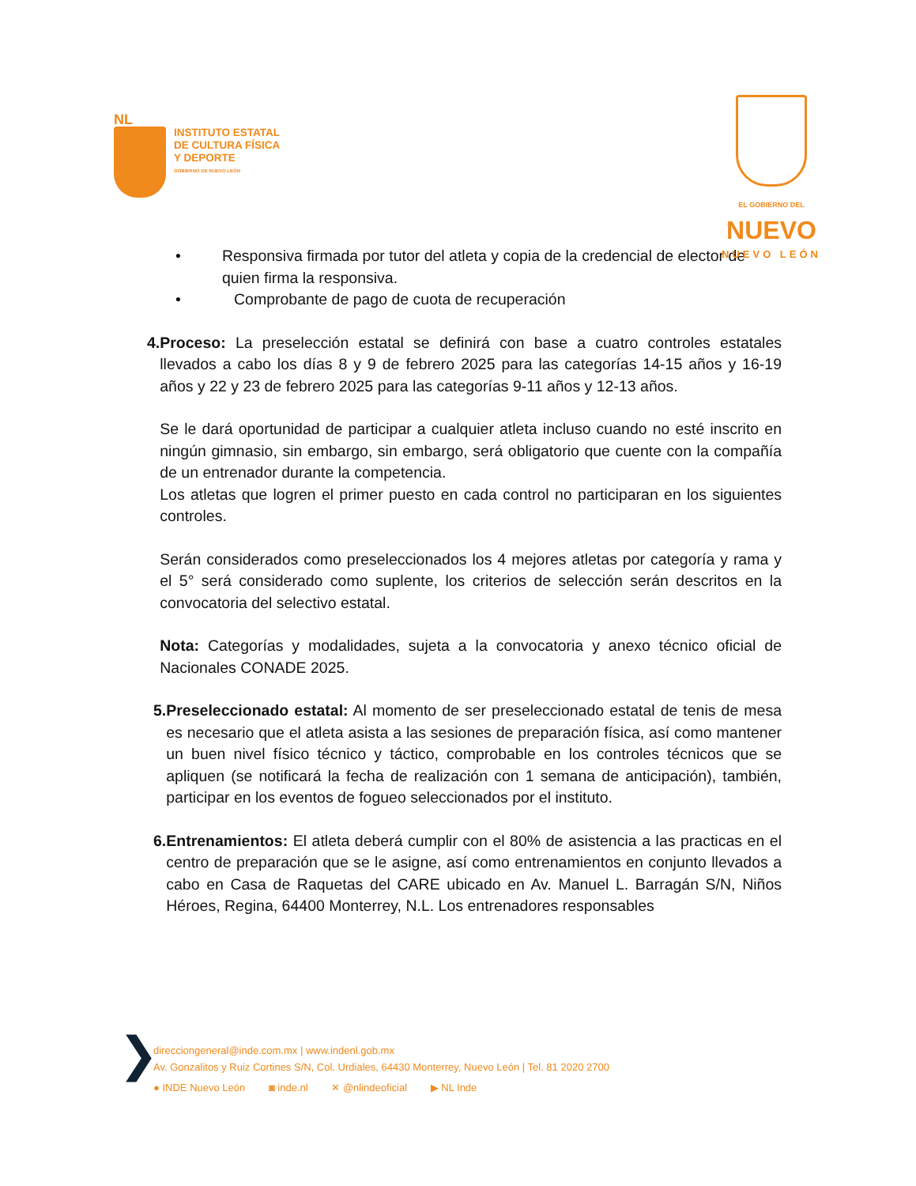NL
INSTITUTO ESTATAL
DE CULTURA FÍSICA
Y DEPORTE
GOBIERNO DE NUEVO LEÓN
EL GOBIERNO DEL
NUEVO
NUEVO LEÓN
• Responsiva firmada por tutor del atleta y copia de la credencial de elector de quien firma la responsiva.
• Comprobante de pago de cuota de recuperación
4. Proceso: La preselección estatal se definirá con base a cuatro controles estatales llevados a cabo los días 8 y 9 de febrero 2025 para las categorías 14-15 años y 16-19 años y 22 y 23 de febrero 2025 para las categorías 9-11 años y 12-13 años.
Se le dará oportunidad de participar a cualquier atleta incluso cuando no esté inscrito en ningún gimnasio, sin embargo, sin embargo, será obligatorio que cuente con la compañía de un entrenador durante la competencia.
Los atletas que logren el primer puesto en cada control no participaran en los siguientes controles.
Serán considerados como preseleccionados los 4 mejores atletas por categoría y rama y el 5° será considerado como suplente, los criterios de selección serán descritos en la convocatoria del selectivo estatal.
Nota: Categorías y modalidades, sujeta a la convocatoria y anexo técnico oficial de Nacionales CONADE 2025.
5. Preseleccionado estatal: Al momento de ser preseleccionado estatal de tenis de mesa es necesario que el atleta asista a las sesiones de preparación física, así como mantener un buen nivel físico técnico y táctico, comprobable en los controles técnicos que se apliquen (se notificará la fecha de realización con 1 semana de anticipación), también, participar en los eventos de fogueo seleccionados por el instituto.
6. Entrenamientos: El atleta deberá cumplir con el 80% de asistencia a las practicas en el centro de preparación que se le asigne, así como entrenamientos en conjunto llevados a cabo en Casa de Raquetas del CARE ubicado en Av. Manuel L. Barragán S/N, Niños Héroes, Regina, 64400 Monterrey, N.L. Los entrenadores responsables
❯
direcciongeneral@inde.com.mx | www.indenl.gob.mx
Av. Gonzalitos y Ruiz Cortines S/N, Col. Urdiales, 64430 Monterrey, Nuevo León | Tel. 81 2020 2700
● INDE Nuevo León ◙ inde.nl ✕ @nlindeoficial ▶ NL Inde